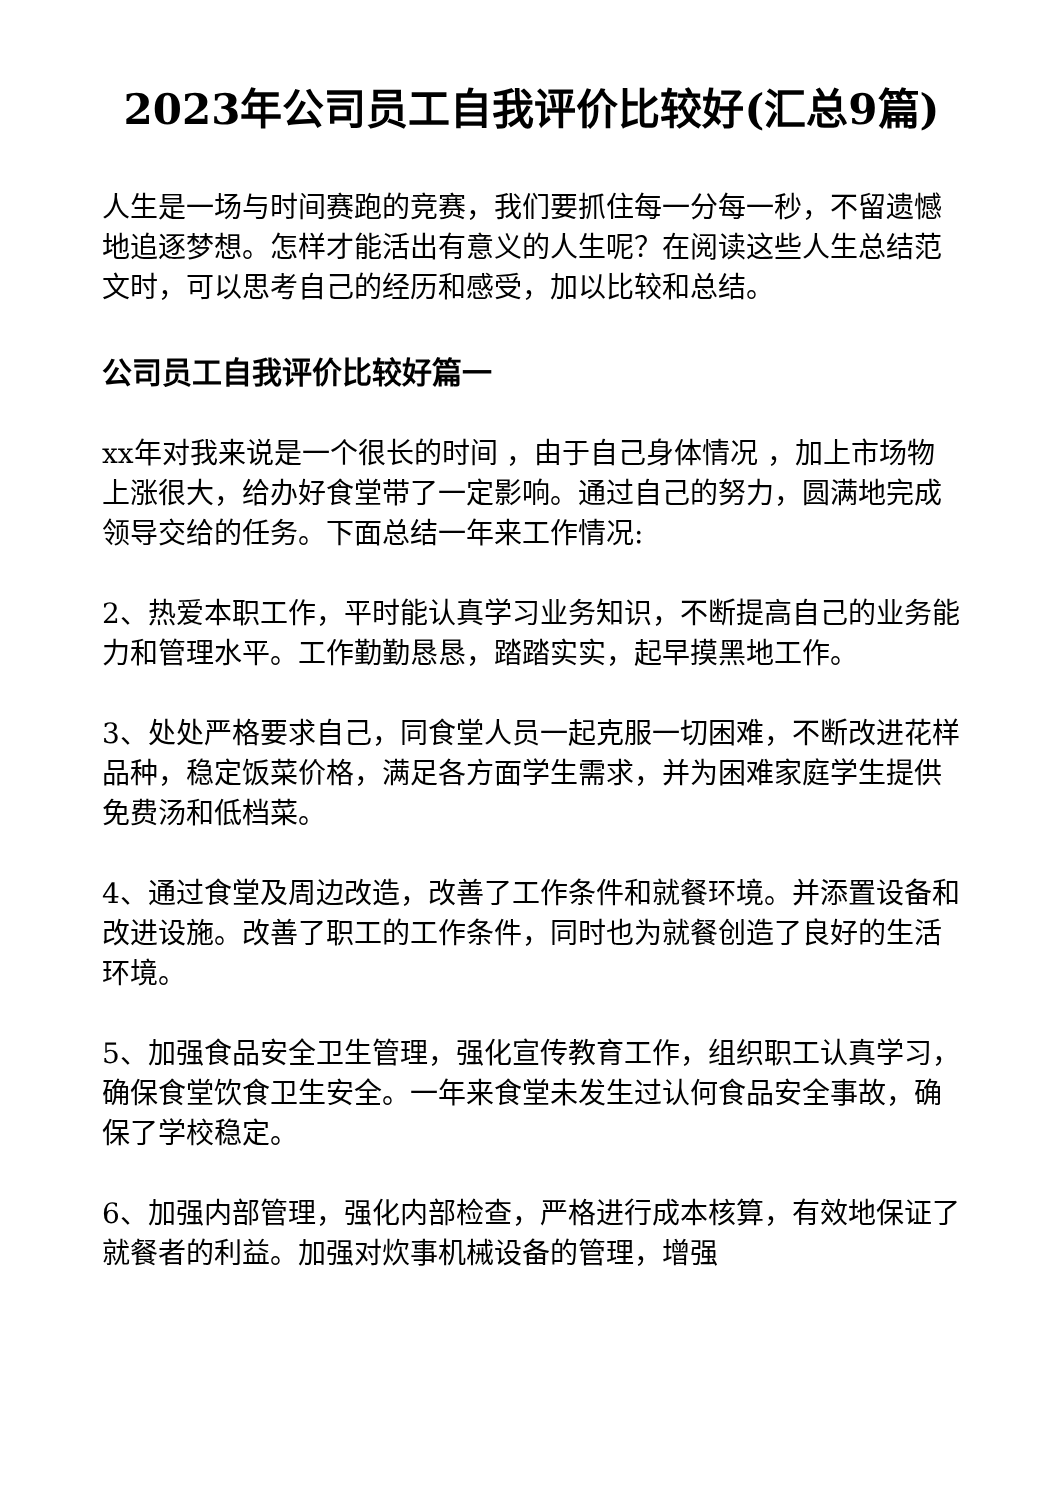2023年公司员工自我评价比较好(汇总9篇)
人生是一场与时间赛跑的竞赛，我们要抓住每一分每一秒，不留遗憾地追逐梦想。怎样才能活出有意义的人生呢？在阅读这些人生总结范文时，可以思考自己的经历和感受，加以比较和总结。
公司员工自我评价比较好篇一
xx年对我来说是一个很长的时间 ，由于自己身体情况 ，加上市场物上涨很大，给办好食堂带了一定影响。通过自己的努力，圆满地完成领导交给的任务。下面总结一年来工作情况:
2、热爱本职工作，平时能认真学习业务知识，不断提高自己的业务能力和管理水平。工作勤勤恳恳，踏踏实实，起早摸黑地工作。
3、处处严格要求自己，同食堂人员一起克服一切困难，不断改进花样品种，稳定饭菜价格，满足各方面学生需求，并为困难家庭学生提供免费汤和低档菜。
4、通过食堂及周边改造，改善了工作条件和就餐环境。并添置设备和改进设施。改善了职工的工作条件，同时也为就餐创造了良好的生活环境。
5、加强食品安全卫生管理，强化宣传教育工作，组织职工认真学习，确保食堂饮食卫生安全。一年来食堂未发生过认何食品安全事故，确保了学校稳定。
6、加强内部管理，强化内部检查，严格进行成本核算，有效地保证了就餐者的利益。加强对炊事机械设备的管理，增强